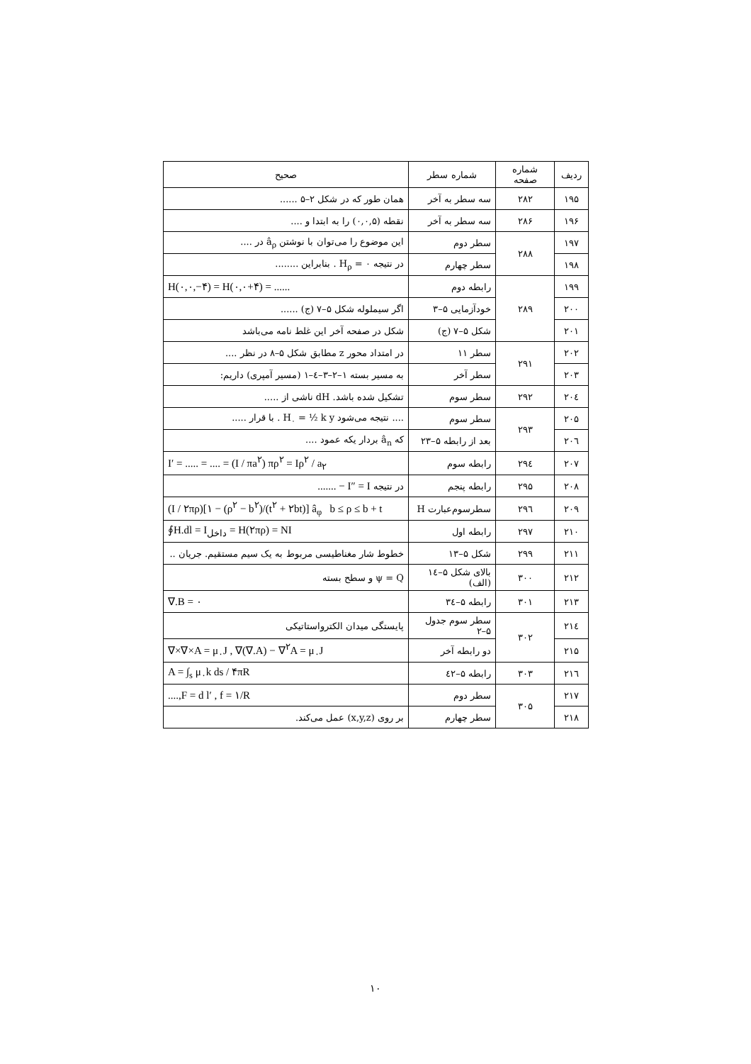| ردیف | شماره صفحه | شماره سطر | صحیح |
| --- | --- | --- | --- |
| ۱۹۵ | ۲۸۲ | سه سطر به آخر | همان طور که در شکل ۲–۵ ...... |
| ۱۹۶ | ۲۸۶ | سه سطر به آخر | نقطه (۰,۰,۵) را به ابتدا و .... |
| ۱۹۷ | ۲۸۸ | سطر دوم | این موضوع را می‌توان با نوشتن â<sub>ρ</sub> در .... |
| ۱۹۸ | | سطر چهارم | در نتیجه H<sub>ρ</sub> = ۰ . بنابراین ........ |
| ۱۹۹ | ۲۸۹ | رابطه دوم | H(۰,۰,−۴) = H(۰,۰+۴) = ...... |
| ۲۰۰ | | خودآزمایی ۵–۳ | اگر سیملوله شکل ۵–۷ (ج) ...... |
| ۲۰۱ | | شکل ۵–۷ (ج) | شکل در صفحه آخر این غلط نامه می‌باشد |
| ۲۰۲ | ۲۹۱ | سطر ۱۱ | در امتداد محور z مطابق شکل ۵–۸ در نظر .... |
| ۲۰۳ | | سطر آخر | به مسیر بسته ۱–۲–۳–٤–۱ (مسیر آمپری) داریم: |
| ۲۰٤ | ۲۹۲ | سطر سوم | تشکیل شده باشد. dH ناشی از ..... |
| ۲۰۵ | ۲۹۳ | سطر سوم | .... نتیجه می‌شود H<sub>۰</sub> = ½ k y . با قرار ..... |
| ۲۰٦ | | بعد از رابطه ۵–۲۳ | که â<sub>n</sub> بردار یکه عمود .... |
| ۲۰۷ | ۲۹٤ | رابطه سوم | I′ = ..... = .... = (I / πa<sup>۲</sup>) πρ<sup>۲</sup> = Iρ<sup>۲</sup> / a<sub>۲</sub> |
| ۲۰۸ | ۲۹۵ | رابطه پنجم | در نتیجه I″ = I − ....... |
| ۲۰۹ | ۲۹٦ | سطرسوم‌عبارت H | (I / ۲πρ)[۱ − (ρ<sup>۲</sup> − b<sup>۲</sup>)/(t<sup>۲</sup> + ۲bt)] â<sub>φ</sub> b ≤ ρ ≤ b + t |
| ۲۱۰ | ۲۹۷ | رابطه اول | ∮H.dl = I<sub>داخل</sub> = H(۲πρ) = NI |
| ۲۱۱ | ۲۹۹ | شکل ۵–۱۳ | خطوط شار مغناطیسی مربوط به یک سیم مستقیم. جریان .. |
| ۲۱۲ | ۳۰۰ | بالای شکل ۵–۱٤ (الف) | ψ = Q و سطح بسته |
| ۲۱۳ | ۳۰۱ | رابطه ۵–۳٤ | ∇.B = ۰ |
| ۲۱٤ | ۳۰۲ | سطر سوم جدول ۵–۲ | پایستگی میدان الکترواستاتیکی |
| ۲۱۵ | | دو رابطه آخر | ∇×∇×A = μ<sub>۰</sub>J , ∇(∇.A) − ∇<sup>۲</sup>A = μ<sub>۰</sub>J |
| ۲۱٦ | ۳۰۳ | رابطه ۵–٤۲ | A = ∫<sub>s</sub> μ<sub>۰</sub>k ds / ۴πR |
| ۲۱۷ | ۳۰۵ | سطر دوم | ....,F = d l′ , f = ۱/R |
| ۲۱۸ | | سطر چهارم | بر روی (x,y,z) عمل می‌کند. |
۱۰